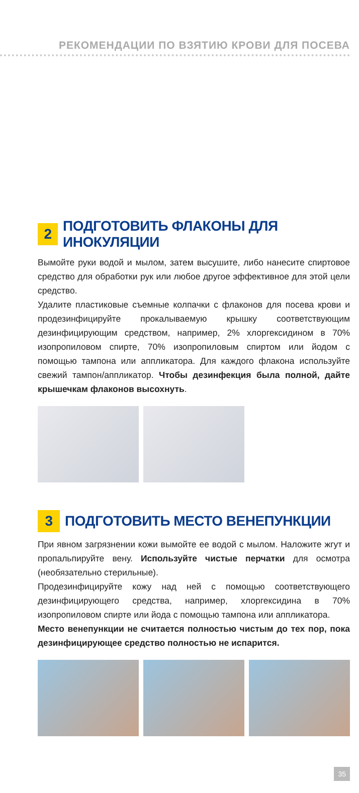РЕКОМЕНДАЦИИ ПО ВЗЯТИЮ КРОВИ ДЛЯ ПОСЕВА
2 ПОДГОТОВИТЬ ФЛАКОНЫ ДЛЯ ИНОКУЛЯЦИИ
Вымойте руки водой и мылом, затем высушите, либо нанесите спиртовое средство для обработки рук или любое другое эффективное для этой цели средство.
Удалите пластиковые съемные колпачки с флаконов для посева крови и продезинфицируйте прокалываемую крышку соответствующим дезинфицирующим средством, например, 2% хлоргексидином в 70% изопропиловом спирте, 70% изопропиловым спиртом или йодом с помощью тампона или аппликатора. Для каждого флакона используйте свежий тампон/аппликатор. Чтобы дезинфекция была полной, дайте крышечкам флаконов высохнуть.
3 ПОДГОТОВИТЬ МЕСТО ВЕНЕПУНКЦИИ
При явном загрязнении кожи вымойте ее водой с мылом. Наложите жгут и пропальпируйте вену. Используйте чистые перчатки для осмотра (необязательно стерильные).
Продезинфицируйте кожу над ней с помощью соответствующего дезинфицирующего средства, например, хлоргексидина в 70% изопропиловом спирте или йода с помощью тампона или аппликатора.
Место венепункции не считается полностью чистым до тех пор, пока дезинфицирующее средство полностью не испарится.
35